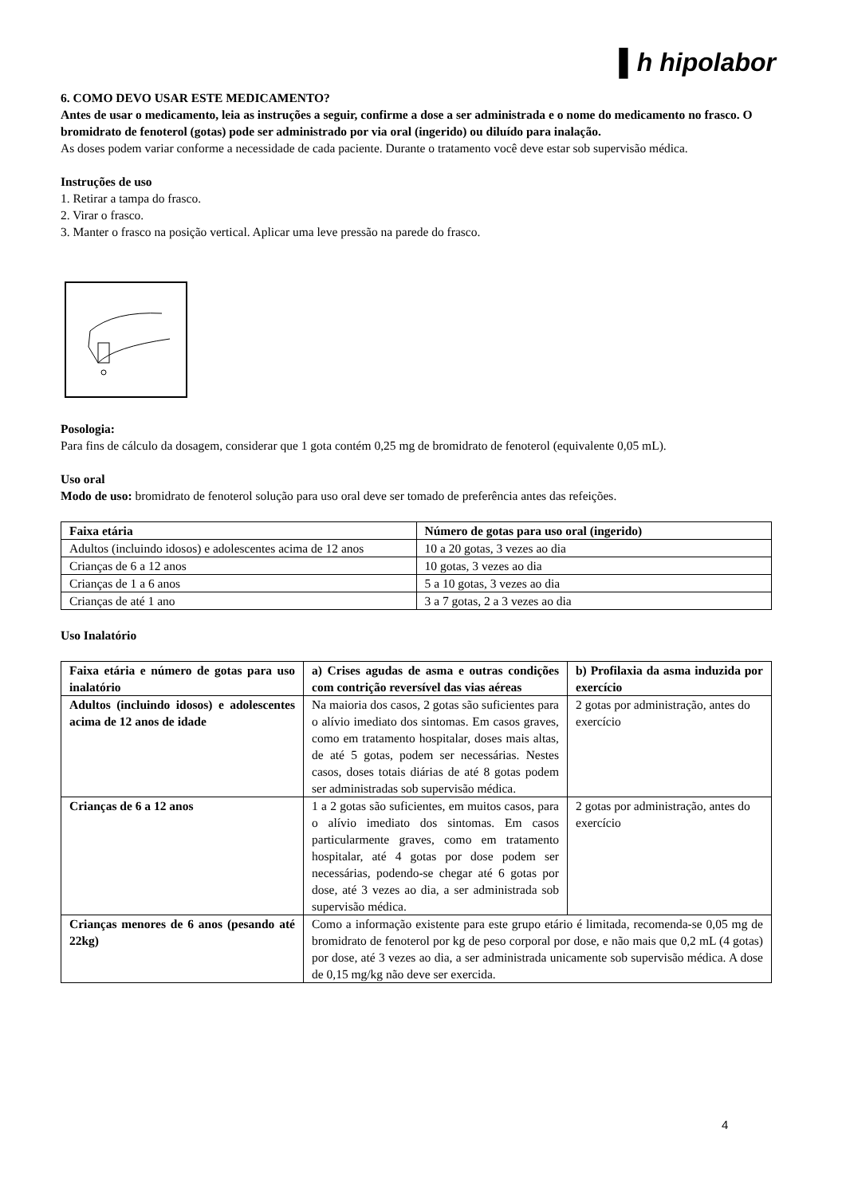▌h hipolabor
6. COMO DEVO USAR ESTE MEDICAMENTO?
Antes de usar o medicamento, leia as instruções a seguir, confirme a dose a ser administrada e o nome do medicamento no frasco. O bromidrato de fenoterol (gotas) pode ser administrado por via oral (ingerido) ou diluído para inalação.
As doses podem variar conforme a necessidade de cada paciente. Durante o tratamento você deve estar sob supervisão médica.
Instruções de uso
1. Retirar a tampa do frasco.
2. Virar o frasco.
3. Manter o frasco na posição vertical. Aplicar uma leve pressão na parede do frasco.
Posologia:
Para fins de cálculo da dosagem, considerar que 1 gota contém 0,25 mg de bromidrato de fenoterol (equivalente 0,05 mL).
Uso oral
Modo de uso: bromidrato de fenoterol solução para uso oral deve ser tomado de preferência antes das refeições.
| Faixa etária | Número de gotas para uso oral (ingerido) |
| --- | --- |
| Adultos (incluindo idosos) e adolescentes acima de 12 anos | 10 a 20 gotas, 3 vezes ao dia |
| Crianças de 6 a 12 anos | 10 gotas, 3 vezes ao dia |
| Crianças de 1 a 6 anos | 5 a 10 gotas, 3 vezes ao dia |
| Crianças de até 1 ano | 3 a 7 gotas, 2 a 3 vezes ao dia |
Uso Inalatório
| Faixa etária e número de gotas para uso inalatório | a) Crises agudas de asma e outras condições com contrição reversível das vias aéreas | b) Profilaxia da asma induzida por exercício |
| --- | --- | --- |
| Adultos (incluindo idosos) e adolescentes acima de 12 anos de idade | Na maioria dos casos, 2 gotas são suficientes para o alívio imediato dos sintomas. Em casos graves, como em tratamento hospitalar, doses mais altas, de até 5 gotas, podem ser necessárias. Nestes casos, doses totais diárias de até 8 gotas podem ser administradas sob supervisão médica. | 2 gotas por administração, antes do exercício |
| Crianças de 6 a 12 anos | 1 a 2 gotas são suficientes, em muitos casos, para o alívio imediato dos sintomas. Em casos particularmente graves, como em tratamento hospitalar, até 4 gotas por dose podem ser necessárias, podendo-se chegar até 6 gotas por dose, até 3 vezes ao dia, a ser administrada sob supervisão médica. | 2 gotas por administração, antes do exercício |
| Crianças menores de 6 anos (pesando até 22kg) | Como a informação existente para este grupo etário é limitada, recomenda-se 0,05 mg de bromidrato de fenoterol por kg de peso corporal por dose, e não mais que 0,2 mL (4 gotas) por dose, até 3 vezes ao dia, a ser administrada unicamente sob supervisão médica. A dose de 0,15 mg/kg não deve ser exercida. | |
4